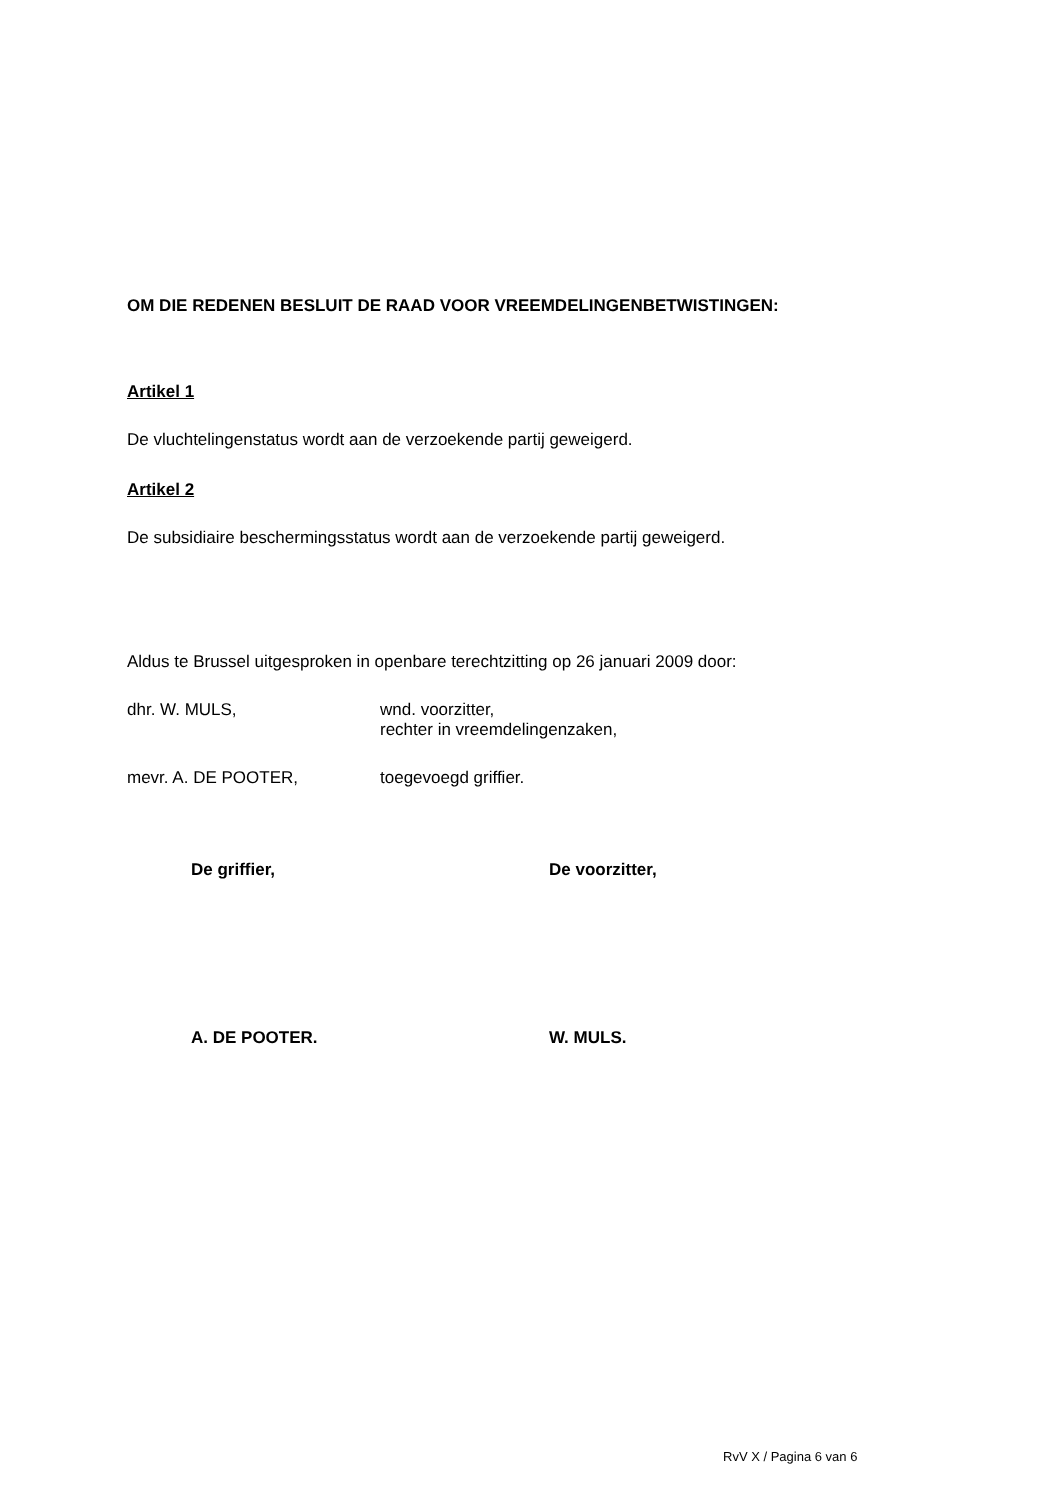OM DIE REDENEN BESLUIT DE RAAD VOOR VREEMDELINGENBETWISTINGEN:
Artikel 1
De vluchtelingenstatus wordt aan de verzoekende partij geweigerd.
Artikel 2
De subsidiaire beschermingsstatus wordt aan de verzoekende partij geweigerd.
Aldus te Brussel uitgesproken in openbare terechtzitting op 26 januari 2009 door:
dhr. W. MULS, wnd. voorzitter,
rechter in vreemdelingenzaken,
mevr. A. DE POOTER, toegevoegd griffier.
De griffier, De voorzitter,
A. DE POOTER. W. MULS.
RvV X / Pagina 6 van 6